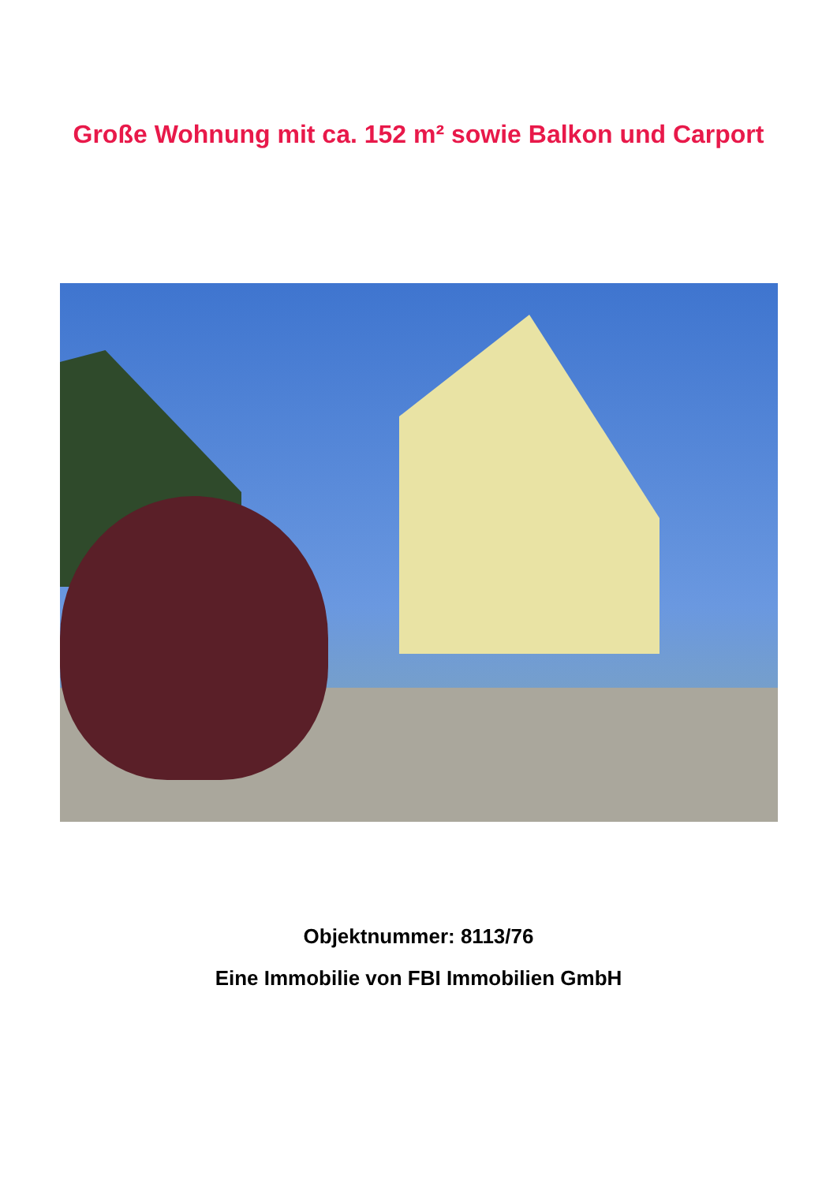Große Wohnung mit ca. 152 m² sowie Balkon und Carport
Objektnummer: 8113/76
Eine Immobilie von FBI Immobilien GmbH